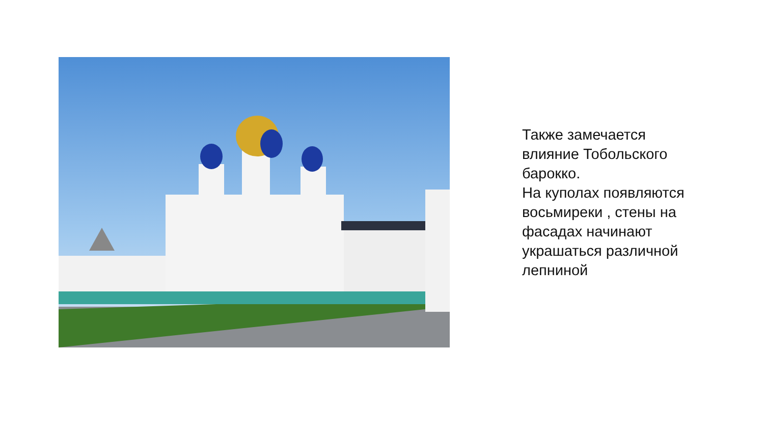Также замечается влияние Тобольского барокко.
На куполах появляются восьмиреки , стены на фасадах начинают украшаться различной лепниной